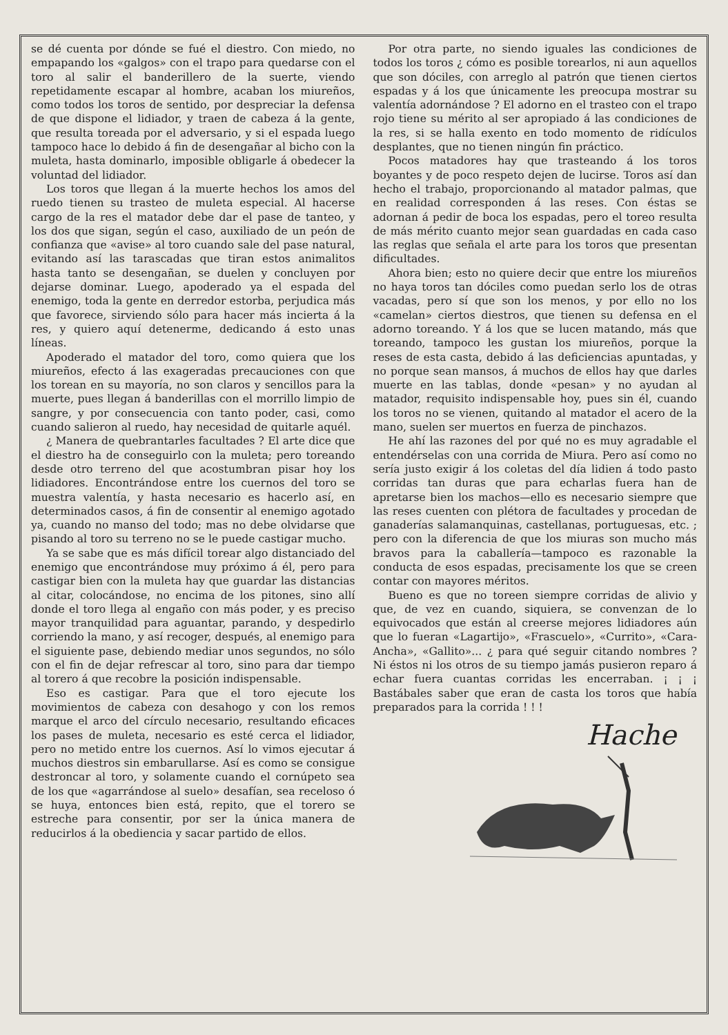se dé cuenta por dónde se fué el diestro. Con miedo, no empapando los «galgos» con el trapo para quedarse con el toro al salir el banderillero de la suerte, viendo repetidamente escapar al hombre, acaban los miureños, como todos los toros de sentido, por despreciar la defensa de que dispone el lidiador, y traen de cabeza á la gente, que resulta toreada por el adversario, y si el espada luego tampoco hace lo debido á fin de desengañar al bicho con la muleta, hasta dominarlo, imposible obligarle á obedecer la voluntad del lidiador.
Los toros que llegan á la muerte hechos los amos del ruedo tienen su trasteo de muleta especial. Al hacerse cargo de la res el matador debe dar el pase de tanteo, y los dos que sigan, según el caso, auxiliado de un peón de confianza que «avise» al toro cuando sale del pase natural, evitando así las tarascadas que tiran estos animalitos hasta tanto se desengañan, se duelen y concluyen por dejarse dominar. Luego, apoderado ya el espada del enemigo, toda la gente en derredor estorba, perjudica más que favorece, sirviendo sólo para hacer más incierta á la res, y quiero aquí detenerme, dedicando á esto unas líneas.
Apoderado el matador del toro, como quiera que los miureños, efecto á las exageradas precauciones con que los torean en su mayoría, no son claros y sencillos para la muerte, pues llegan á banderillas con el morrillo limpio de sangre, y por consecuencia con tanto poder, casi, como cuando salieron al ruedo, hay necesidad de quitarle aquél.
¿ Manera de quebrantarles facultades ? El arte dice que el diestro ha de conseguirlo con la muleta; pero toreando desde otro terreno del que acostumbran pisar hoy los lidiadores. Encontrándose entre los cuernos del toro se muestra valentía, y hasta necesario es hacerlo así, en determinados casos, á fin de consentir al enemigo agotado ya, cuando no manso del todo; mas no debe olvidarse que pisando al toro su terreno no se le puede castigar mucho.
Ya se sabe que es más difícil torear algo distanciado del enemigo que encontrándose muy próximo á él, pero para castigar bien con la muleta hay que guardar las distancias al citar, colocándose, no encima de los pitones, sino allí donde el toro llega al engaño con más poder, y es preciso mayor tranquilidad para aguantar, parando, y despedirlo corriendo la mano, y así recoger, después, al enemigo para el siguiente pase, debiendo mediar unos segundos, no sólo con el fin de dejar refrescar al toro, sino para dar tiempo al torero á que recobre la posición indispensable.
Eso es castigar. Para que el toro ejecute los movimientos de cabeza con desahogo y con los remos marque el arco del círculo necesario, resultando eficaces los pases de muleta, necesario es esté cerca el lidiador, pero no metido entre los cuernos. Así lo vimos ejecutar á muchos diestros sin embarullarse. Así es como se consigue destroncar al toro, y solamente cuando el cornúpeto sea de los que «agarrándose al suelo» desafían, sea receloso ó se huya, entonces bien está, repito, que el torero se estreche para consentir, por ser la única manera de reducirlos á la obediencia y sacar partido de ellos.
Por otra parte, no siendo iguales las condiciones de todos los toros ¿ cómo es posible torearlos, ni aun aquellos que son dóciles, con arreglo al patrón que tienen ciertos espadas y á los que únicamente les preocupa mostrar su valentía adornándose ? El adorno en el trasteo con el trapo rojo tiene su mérito al ser apropiado á las condiciones de la res, si se halla exento en todo momento de ridículos desplantes, que no tienen ningún fin práctico.
Pocos matadores hay que trasteando á los toros boyantes y de poco respeto dejen de lucirse. Toros así dan hecho el trabajo, proporcionando al matador palmas, que en realidad corresponden á las reses. Con éstas se adornan á pedir de boca los espadas, pero el toreo resulta de más mérito cuanto mejor sean guardadas en cada caso las reglas que señala el arte para los toros que presentan dificultades.
Ahora bien; esto no quiere decir que entre los miureños no haya toros tan dóciles como puedan serlo los de otras vacadas, pero sí que son los menos, y por ello no los «camelan» ciertos diestros, que tienen su defensa en el adorno toreando. Y á los que se lucen matando, más que toreando, tampoco les gustan los miureños, porque la reses de esta casta, debido á las deficiencias apuntadas, y no porque sean mansos, á muchos de ellos hay que darles muerte en las tablas, donde «pesan» y no ayudan al matador, requisito indispensable hoy, pues sin él, cuando los toros no se vienen, quitando al matador el acero de la mano, suelen ser muertos en fuerza de pinchazos.
He ahí las razones del por qué no es muy agradable el entendérselas con una corrida de Miura. Pero así como no sería justo exigir á los coletas del día lidien á todo pasto corridas tan duras que para echarlas fuera han de apretarse bien los machos—ello es necesario siempre que las reses cuenten con plétora de facultades y procedan de ganaderías salamanquinas, castellanas, portuguesas, etc. ; pero con la diferencia de que los miuras son mucho más bravos para la caballería—tampoco es razonable la conducta de esos espadas, precisamente los que se creen contar con mayores méritos.
Bueno es que no toreen siempre corridas de alivio y que, de vez en cuando, siquiera, se convenzan de lo equivocados que están al creerse mejores lidiadores aún que lo fueran «Lagartijo», «Frascuelo», «Currito», «Cara-Ancha», «Gallito»... ¿ para qué seguir citando nombres ? Ni éstos ni los otros de su tiempo jamás pusieron reparo á echar fuera cuantas corridas les encerraban. ¡ ¡ ¡ Bastábales saber que eran de casta los toros que había preparados para la corrida ! ! !
Hache